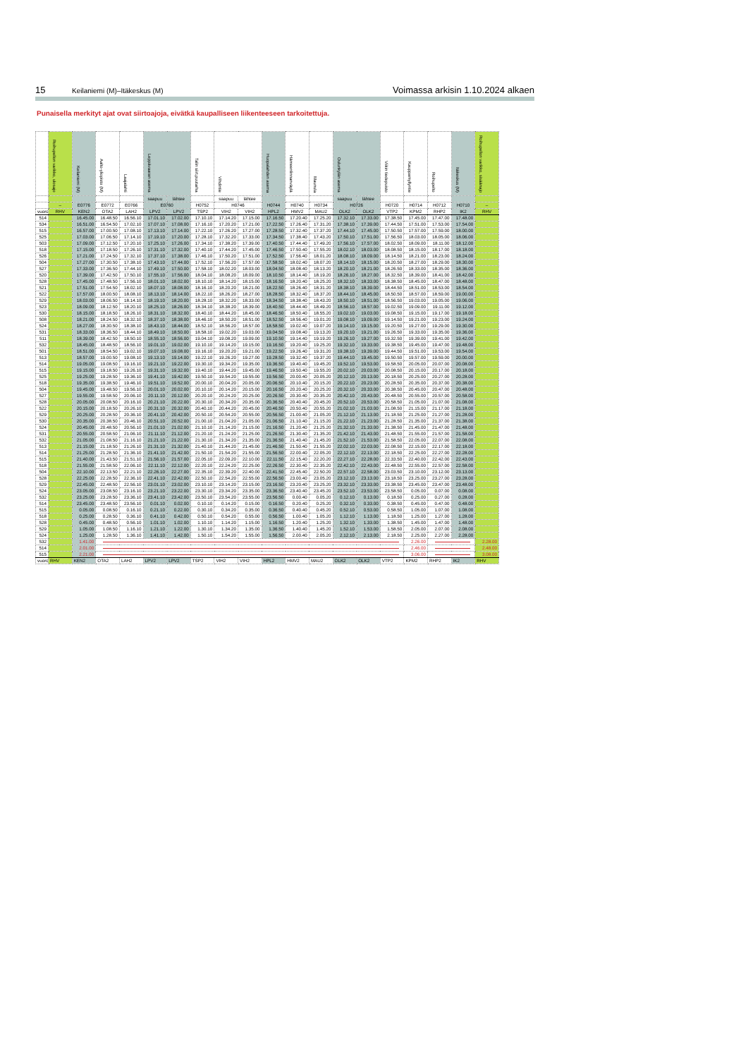15 Keilaniemi (M)–Itäkeskus (M) Voimassa arkisin 1.10.2024 alkaen
Punaisella merkityt ajat ovat siirtoajoja, eivätkä kaupalliseen liikenteeseen tarkoitettuja.
| | Roihupellon varikko, ulosajo | Keilaniemi (M) | Aalto-yliopisto (M) | Laajalahti | Leppävaaran asema | | Talin siirt.puutarha | Vihdintie | | Huopalahden asema | Hämeenlinnanväylä | Maunula | Oulunkylän asema | | Viikin tiedepuisto | Kauppamyllyntie | Roihupelto | Itäkeskus (M) | Roihupellon varikko, sisäänajo |
| --- | --- | --- | --- | --- | --- | --- | --- | --- | --- | --- | --- | --- | --- | --- | --- | --- | --- | --- | --- |
| | | | | | saapuu | lähtee | | saapuu | lähtee | | | | saapuu | lähtee | | | | | |
| | – | E0776 | E0772 | E0766 | E0760 | | H0752 | H0746 | | H0744 | H0740 | H0734 | H0726 | | H0720 | H0714 | H0712 | H0710 | – |
| vuoro | RHV | KEN2 | OTA2 | LAH2 | LPV2 | LPV2 | TSP2 | VIH2 | VIH2 | HPL2 | HMV2 | MAU2 | OLK2 | OLK2 | VTP2 | KPM2 | RHP2 | IK2 | RHV |
| 514 | | 16.45.00 | 16.48.50 | 16.56.10 | 17.01.10 | 17.02.00 | 17.10.10 | 17.14.20 | 17.15.00 | 17.16.50 | 17.20.40 | 17.25.20 | 17.32.10 | 17.33.00 | 17.38.50 | 17.45.00 | 17.47.00 | 17.48.00 | |
| 534 | | 16.51.00 | 16.54.50 | 17.02.10 | 17.07.10 | 17.08.00 | 17.16.10 | 17.20.20 | 17.21.00 | 17.22.50 | 17.26.40 | 17.31.20 | 17.38.10 | 17.39.00 | 17.44.50 | 17.51.00 | 17.53.00 | 17.54.00 | |
| 515 | | 16.57.00 | 17.00.50 | 17.08.10 | 17.13.10 | 17.14.00 | 17.22.10 | 17.26.20 | 17.27.00 | 17.28.50 | 17.32.40 | 17.37.20 | 17.44.10 | 17.45.00 | 17.50.50 | 17.57.00 | 17.59.00 | 18.00.00 | |
| 525 | | 17.03.00 | 17.06.50 | 17.14.10 | 17.19.10 | 17.20.00 | 17.28.10 | 17.32.20 | 17.33.00 | 17.34.50 | 17.38.40 | 17.43.20 | 17.50.10 | 17.51.00 | 17.56.50 | 18.03.00 | 18.05.00 | 18.06.00 | |
| 503 | | 17.09.00 | 17.12.50 | 17.20.10 | 17.25.10 | 17.26.00 | 17.34.10 | 17.38.20 | 17.39.00 | 17.40.50 | 17.44.40 | 17.49.20 | 17.56.10 | 17.57.00 | 18.02.50 | 18.09.00 | 18.11.00 | 18.12.00 | |
| 518 | | 17.15.00 | 17.18.50 | 17.26.10 | 17.31.10 | 17.32.00 | 17.40.10 | 17.44.20 | 17.45.00 | 17.46.50 | 17.50.40 | 17.55.20 | 18.02.10 | 18.03.00 | 18.08.50 | 18.15.00 | 18.17.00 | 18.18.00 | |
| 526 | | 17.21.00 | 17.24.50 | 17.32.10 | 17.37.10 | 17.38.00 | 17.46.10 | 17.50.20 | 17.51.00 | 17.52.50 | 17.56.40 | 18.01.20 | 18.08.10 | 18.09.00 | 18.14.50 | 18.21.00 | 18.23.00 | 18.24.00 | |
| 504 | | 17.27.00 | 17.30.50 | 17.38.10 | 17.43.10 | 17.44.00 | 17.52.10 | 17.56.20 | 17.57.00 | 17.58.50 | 18.02.40 | 18.07.20 | 18.14.10 | 18.15.00 | 18.20.50 | 18.27.00 | 18.29.00 | 18.30.00 | |
| 527 | | 17.33.00 | 17.36.50 | 17.44.10 | 17.49.10 | 17.50.00 | 17.58.10 | 18.02.20 | 18.03.00 | 18.04.50 | 18.08.40 | 18.13.20 | 18.20.10 | 18.21.00 | 18.26.50 | 18.33.00 | 18.35.00 | 18.36.00 | |
| 520 | | 17.39.00 | 17.42.50 | 17.50.10 | 17.55.10 | 17.56.00 | 18.04.10 | 18.08.20 | 18.09.00 | 18.10.50 | 18.14.40 | 18.19.20 | 18.26.10 | 18.27.00 | 18.32.50 | 18.39.00 | 18.41.00 | 18.42.00 | |
| 528 | | 17.45.00 | 17.48.50 | 17.56.10 | 18.01.10 | 18.02.00 | 18.10.10 | 18.14.20 | 18.15.00 | 18.16.50 | 18.20.40 | 18.25.20 | 18.32.10 | 18.33.00 | 18.38.50 | 18.45.00 | 18.47.00 | 18.48.00 | |
| 521 | | 17.51.00 | 17.54.50 | 18.02.10 | 18.07.10 | 18.08.00 | 18.16.10 | 18.20.20 | 18.21.00 | 18.22.50 | 18.26.40 | 18.31.20 | 18.38.10 | 18.39.00 | 18.44.50 | 18.51.00 | 18.53.00 | 18.54.00 | |
| 522 | | 17.57.00 | 18.00.50 | 18.08.10 | 18.13.10 | 18.14.00 | 18.22.10 | 18.26.20 | 18.27.00 | 18.28.50 | 18.32.40 | 18.37.20 | 18.44.10 | 18.45.00 | 18.50.50 | 18.57.00 | 18.59.00 | 19.00.00 | |
| 529 | | 18.03.00 | 18.06.50 | 18.14.10 | 18.19.10 | 18.20.00 | 18.28.10 | 18.32.20 | 18.33.00 | 18.34.50 | 18.38.40 | 18.43.20 | 18.50.10 | 18.51.00 | 18.56.50 | 19.03.00 | 19.05.00 | 19.06.00 | |
| 523 | | 18.09.00 | 18.12.50 | 18.20.10 | 18.25.10 | 18.26.00 | 18.34.10 | 18.38.20 | 18.39.00 | 18.40.50 | 18.44.40 | 18.49.20 | 18.56.10 | 18.57.00 | 19.02.50 | 19.09.00 | 19.11.00 | 19.12.00 | |
| 530 | | 18.15.00 | 18.18.50 | 18.26.10 | 18.31.10 | 18.32.00 | 18.40.10 | 18.44.20 | 18.45.00 | 18.46.50 | 18.50.40 | 18.55.20 | 19.02.10 | 19.03.00 | 19.08.50 | 19.15.00 | 19.17.00 | 19.18.00 | |
| 508 | | 18.21.00 | 18.24.50 | 18.32.10 | 18.37.10 | 18.38.00 | 18.46.10 | 18.50.20 | 18.51.00 | 18.52.50 | 18.56.40 | 19.01.20 | 19.08.10 | 19.09.00 | 19.14.50 | 19.21.00 | 19.23.00 | 19.24.00 | |
| 524 | | 18.27.00 | 18.30.50 | 18.38.10 | 18.43.10 | 18.44.00 | 18.52.10 | 18.56.20 | 18.57.00 | 18.58.50 | 19.02.40 | 19.07.20 | 19.14.10 | 19.15.00 | 19.20.50 | 19.27.00 | 19.29.00 | 19.30.00 | |
| 531 | | 18.33.00 | 18.36.50 | 18.44.10 | 18.49.10 | 18.50.00 | 18.58.10 | 19.02.20 | 19.03.00 | 19.04.50 | 19.08.40 | 19.13.20 | 19.20.10 | 19.21.00 | 19.26.50 | 19.33.00 | 19.35.00 | 19.36.00 | |
| 511 | | 18.39.00 | 18.42.50 | 18.50.10 | 18.55.10 | 18.56.00 | 19.04.10 | 19.08.20 | 19.09.00 | 19.10.50 | 19.14.40 | 19.19.20 | 19.26.10 | 19.27.00 | 19.32.50 | 19.39.00 | 19.41.00 | 19.42.00 | |
| 532 | | 18.45.00 | 18.48.50 | 18.56.10 | 19.01.10 | 19.02.00 | 19.10.10 | 19.14.20 | 19.15.00 | 19.16.50 | 19.20.40 | 19.25.20 | 19.32.10 | 19.33.00 | 19.38.50 | 19.45.00 | 19.47.00 | 19.48.00 | |
| 501 | | 18.51.00 | 18.54.50 | 19.02.10 | 19.07.10 | 19.08.00 | 19.16.10 | 19.20.20 | 19.21.00 | 19.22.50 | 19.26.40 | 19.31.20 | 19.38.10 | 19.39.00 | 19.44.50 | 19.51.00 | 19.53.00 | 19.54.00 | |
| 513 | | 18.57.00 | 19.00.50 | 19.08.10 | 19.13.10 | 19.14.00 | 19.22.10 | 19.26.20 | 19.27.00 | 19.28.50 | 19.32.40 | 19.37.20 | 19.44.10 | 19.45.00 | 19.50.50 | 19.57.00 | 19.59.00 | 20.00.00 | |
| 514 | | 19.05.00 | 19.08.50 | 19.16.10 | 19.21.10 | 19.22.00 | 19.30.10 | 19.34.20 | 19.35.00 | 19.36.50 | 19.40.40 | 19.45.20 | 19.52.10 | 19.53.00 | 19.58.50 | 20.05.00 | 20.07.00 | 20.08.00 | |
| 515 | | 19.15.00 | 19.18.50 | 19.26.10 | 19.31.10 | 19.32.00 | 19.40.10 | 19.44.20 | 19.45.00 | 19.46.50 | 19.50.40 | 19.55.20 | 20.02.10 | 20.03.00 | 20.08.50 | 20.15.00 | 20.17.00 | 20.18.00 | |
| 525 | | 19.25.00 | 19.28.50 | 19.36.10 | 19.41.10 | 19.42.00 | 19.50.10 | 19.54.20 | 19.55.00 | 19.56.50 | 20.00.40 | 20.05.20 | 20.12.10 | 20.13.00 | 20.18.50 | 20.25.00 | 20.27.00 | 20.28.00 | |
| 518 | | 19.35.00 | 19.38.50 | 19.46.10 | 19.51.10 | 19.52.00 | 20.00.10 | 20.04.20 | 20.05.00 | 20.06.50 | 20.10.40 | 20.15.20 | 20.22.10 | 20.23.00 | 20.28.50 | 20.35.00 | 20.37.00 | 20.38.00 | |
| 504 | | 19.45.00 | 19.48.50 | 19.56.10 | 20.01.10 | 20.02.00 | 20.10.10 | 20.14.20 | 20.15.00 | 20.16.50 | 20.20.40 | 20.25.20 | 20.32.10 | 20.33.00 | 20.38.50 | 20.45.00 | 20.47.00 | 20.48.00 | |
| 527 | | 19.55.00 | 19.58.50 | 20.06.10 | 20.11.10 | 20.12.00 | 20.20.10 | 20.24.20 | 20.25.00 | 20.26.50 | 20.30.40 | 20.35.20 | 20.42.10 | 20.43.00 | 20.48.50 | 20.55.00 | 20.57.00 | 20.58.00 | |
| 528 | | 20.05.00 | 20.08.50 | 20.16.10 | 20.21.10 | 20.22.00 | 20.30.10 | 20.34.20 | 20.35.00 | 20.36.50 | 20.40.40 | 20.45.20 | 20.52.10 | 20.53.00 | 20.58.50 | 21.05.00 | 21.07.00 | 21.08.00 | |
| 522 | | 20.15.00 | 20.18.50 | 20.26.10 | 20.31.10 | 20.32.00 | 20.40.10 | 20.44.20 | 20.45.00 | 20.46.50 | 20.50.40 | 20.55.20 | 21.02.10 | 21.03.00 | 21.08.50 | 21.15.00 | 21.17.00 | 21.18.00 | |
| 529 | | 20.25.00 | 20.28.50 | 20.36.10 | 20.41.10 | 20.42.00 | 20.50.10 | 20.54.20 | 20.55.00 | 20.56.50 | 21.00.40 | 21.05.20 | 21.12.10 | 21.13.00 | 21.18.50 | 21.25.00 | 21.27.00 | 21.28.00 | |
| 530 | | 20.35.00 | 20.38.50 | 20.46.10 | 20.51.10 | 20.52.00 | 21.00.10 | 21.04.20 | 21.05.00 | 21.06.50 | 21.10.40 | 21.15.20 | 21.22.10 | 21.23.00 | 21.28.50 | 21.35.00 | 21.37.00 | 21.38.00 | |
| 524 | | 20.45.00 | 20.48.50 | 20.56.10 | 21.01.10 | 21.02.00 | 21.10.10 | 21.14.20 | 21.15.00 | 21.16.50 | 21.20.40 | 21.25.20 | 21.32.10 | 21.33.00 | 21.38.50 | 21.45.00 | 21.47.00 | 21.48.00 | |
| 531 | | 20.55.00 | 20.58.50 | 21.06.10 | 21.11.10 | 21.12.00 | 21.20.10 | 21.24.20 | 21.25.00 | 21.26.50 | 21.30.40 | 21.35.20 | 21.42.10 | 21.43.00 | 21.48.50 | 21.55.00 | 21.57.00 | 21.58.00 | |
| 532 | | 21.05.00 | 21.08.50 | 21.16.10 | 21.21.10 | 21.22.00 | 21.30.10 | 21.34.20 | 21.35.00 | 21.36.50 | 21.40.40 | 21.45.20 | 21.52.10 | 21.53.00 | 21.58.50 | 22.05.00 | 22.07.00 | 22.08.00 | |
| 513 | | 21.15.00 | 21.18.50 | 21.26.10 | 21.31.10 | 21.32.00 | 21.40.10 | 21.44.20 | 21.45.00 | 21.46.50 | 21.50.40 | 21.55.20 | 22.02.10 | 22.03.00 | 22.08.50 | 22.15.00 | 22.17.00 | 22.18.00 | |
| 514 | | 21.25.00 | 21.28.50 | 21.36.10 | 21.41.10 | 21.42.00 | 21.50.10 | 21.54.20 | 21.55.00 | 21.56.50 | 22.00.40 | 22.05.20 | 22.12.10 | 22.13.00 | 22.18.50 | 22.25.00 | 22.27.00 | 22.28.00 | |
| 515 | | 21.40.00 | 21.43.50 | 21.51.10 | 21.56.10 | 21.57.00 | 22.05.10 | 22.09.20 | 22.10.00 | 22.11.50 | 22.15.40 | 22.20.20 | 22.27.10 | 22.28.00 | 22.33.50 | 22.40.00 | 22.42.00 | 22.43.00 | |
| 518 | | 21.55.00 | 21.58.50 | 22.06.10 | 22.11.10 | 22.12.00 | 22.20.10 | 22.24.20 | 22.25.00 | 22.26.50 | 22.30.40 | 22.35.20 | 22.42.10 | 22.43.00 | 22.48.50 | 22.55.00 | 22.57.00 | 22.58.00 | |
| 504 | | 22.10.00 | 22.13.50 | 22.21.10 | 22.26.10 | 22.27.00 | 22.35.10 | 22.39.20 | 22.40.00 | 22.41.50 | 22.45.40 | 22.50.20 | 22.57.10 | 22.58.00 | 23.03.50 | 23.10.00 | 23.12.00 | 23.13.00 | |
| 528 | | 22.25.00 | 22.28.50 | 22.36.10 | 22.41.10 | 22.42.00 | 22.50.10 | 22.54.20 | 22.55.00 | 22.56.50 | 23.00.40 | 23.05.20 | 23.12.10 | 23.13.00 | 23.18.50 | 23.25.00 | 23.27.00 | 23.28.00 | |
| 529 | | 22.45.00 | 22.48.50 | 22.56.10 | 23.01.10 | 23.02.00 | 23.10.10 | 23.14.20 | 23.15.00 | 23.16.50 | 23.20.40 | 23.25.20 | 23.32.10 | 23.33.00 | 23.38.50 | 23.45.00 | 23.47.00 | 23.48.00 | |
| 524 | | 23.05.00 | 23.08.50 | 23.16.10 | 23.21.10 | 23.22.00 | 23.30.10 | 23.34.20 | 23.35.00 | 23.36.50 | 23.40.40 | 23.45.20 | 23.52.10 | 23.53.00 | 23.58.50 | 0.05.00 | 0.07.00 | 0.08.00 | |
| 532 | | 23.25.00 | 23.28.50 | 23.36.10 | 23.41.10 | 23.42.00 | 23.50.10 | 23.54.20 | 23.55.00 | 23.56.50 | 0.00.40 | 0.05.20 | 0.12.10 | 0.13.00 | 0.18.50 | 0.25.00 | 0.27.00 | 0.28.00 | |
| 514 | | 23.45.00 | 23.48.50 | 23.56.10 | 0.01.10 | 0.02.00 | 0.10.10 | 0.14.20 | 0.15.00 | 0.16.50 | 0.20.40 | 0.25.20 | 0.32.10 | 0.33.00 | 0.38.50 | 0.45.00 | 0.47.00 | 0.48.00 | |
| 515 | | 0.05.00 | 0.08.50 | 0.16.10 | 0.21.10 | 0.22.00 | 0.30.10 | 0.34.20 | 0.35.00 | 0.36.50 | 0.40.40 | 0.45.20 | 0.52.10 | 0.53.00 | 0.58.50 | 1.05.00 | 1.07.00 | 1.08.00 | |
| 518 | | 0.25.00 | 0.28.50 | 0.36.10 | 0.41.10 | 0.42.00 | 0.50.10 | 0.54.20 | 0.55.00 | 0.56.50 | 1.00.40 | 1.05.20 | 1.12.10 | 1.13.00 | 1.18.50 | 1.25.00 | 1.27.00 | 1.28.00 | |
| 528 | | 0.45.00 | 0.48.50 | 0.56.10 | 1.01.10 | 1.02.00 | 1.10.10 | 1.14.20 | 1.15.00 | 1.16.50 | 1.20.40 | 1.25.20 | 1.32.10 | 1.33.00 | 1.38.50 | 1.45.00 | 1.47.00 | 1.48.00 | |
| 529 | | 1.05.00 | 1.08.50 | 1.16.10 | 1.21.10 | 1.22.00 | 1.30.10 | 1.34.20 | 1.35.00 | 1.36.50 | 1.40.40 | 1.45.20 | 1.52.10 | 1.53.00 | 1.58.50 | 2.05.00 | 2.07.00 | 2.08.00 | |
| 524 | | 1.25.00 | 1.28.50 | 1.36.10 | 1.41.10 | 1.42.00 | 1.50.10 | 1.54.20 | 1.55.00 | 1.56.50 | 2.00.40 | 2.05.20 | 2.12.10 | 2.13.00 | 2.18.50 | 2.25.00 | 2.27.00 | 2.28.00 | |
| 532 | | 1.41.00 | | | | | | | | | | | | | | 2.26.00 | | | 2.28.00 |
| 514 | | 2.01.00 | | | | | | | | | | | | | | 2.46.00 | | | 2.48.00 |
| 515 | | 2.21.00 | | | | | | | | | | | | | | 3.06.00 | | | 3.08.00 |
| vuoro | RHV | KEN2 | OTA2 | LAH2 | LPV2 | LPV2 | TSP2 | VIH2 | VIH2 | HPL2 | HMV2 | MAU2 | OLK2 | OLK2 | VTP2 | KPM2 | RHP2 | IK2 | RHV |